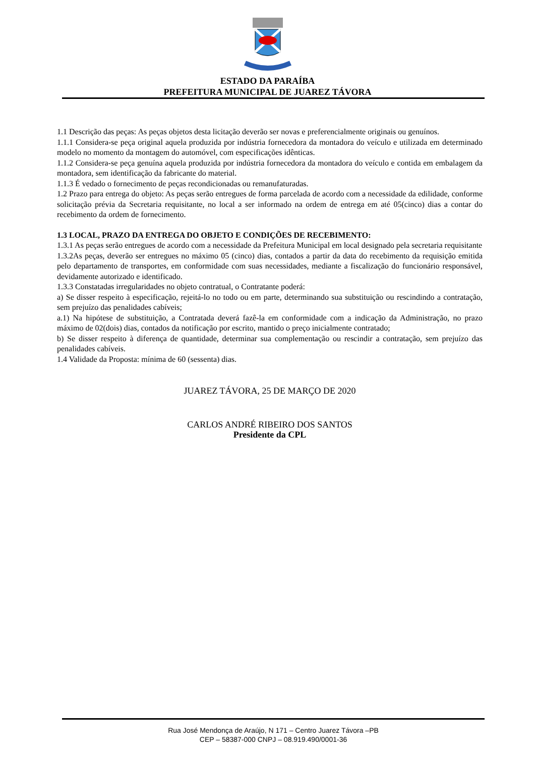ESTADO DA PARAÍBA
PREFEITURA MUNICIPAL DE JUAREZ TÁVORA
1.1 Descrição das peças: As peças objetos desta licitação deverão ser novas e preferencialmente originais ou genuínos.
1.1.1 Considera-se peça original aquela produzida por indústria fornecedora da montadora do veículo e utilizada em determinado modelo no momento da montagem do automóvel, com especificações idênticas.
1.1.2 Considera-se peça genuína aquela produzida por indústria fornecedora da montadora do veículo e contida em embalagem da montadora, sem identificação da fabricante do material.
1.1.3 É vedado o fornecimento de peças recondicionadas ou remanufaturadas.
1.2 Prazo para entrega do objeto: As peças serão entregues de forma parcelada de acordo com a necessidade da edilidade, conforme solicitação prévia da Secretaria requisitante, no local a ser informado na ordem de entrega em até 05(cinco) dias a contar do recebimento da ordem de fornecimento.
1.3 LOCAL, PRAZO DA ENTREGA DO OBJETO E CONDIÇÕES DE RECEBIMENTO:
1.3.1 As peças serão entregues de acordo com a necessidade da Prefeitura Municipal em local designado pela secretaria requisitante
1.3.2As peças, deverão ser entregues no máximo 05 (cinco) dias, contados a partir da data do recebimento da requisição emitida pelo departamento de transportes, em conformidade com suas necessidades, mediante a fiscalização do funcionário responsável, devidamente autorizado e identificado.
1.3.3 Constatadas irregularidades no objeto contratual, o Contratante poderá:
a) Se disser respeito à especificação, rejeitá-lo no todo ou em parte, determinando sua substituição ou rescindindo a contratação, sem prejuízo das penalidades cabíveis;
a.1) Na hipótese de substituição, a Contratada deverá fazê-la em conformidade com a indicação da Administração, no prazo máximo de 02(dois) dias, contados da notificação por escrito, mantido o preço inicialmente contratado;
b) Se disser respeito à diferença de quantidade, determinar sua complementação ou rescindir a contratação, sem prejuízo das penalidades cabíveis.
1.4 Validade da Proposta: mínima de 60 (sessenta) dias.
JUAREZ TÁVORA, 25 DE MARÇO DE 2020
CARLOS ANDRÉ RIBEIRO DOS SANTOS
Presidente da CPL
Rua José Mendonça de Araújo, N 171 – Centro Juarez Távora –PB
CEP – 58387-000 CNPJ – 08.919.490/0001-36